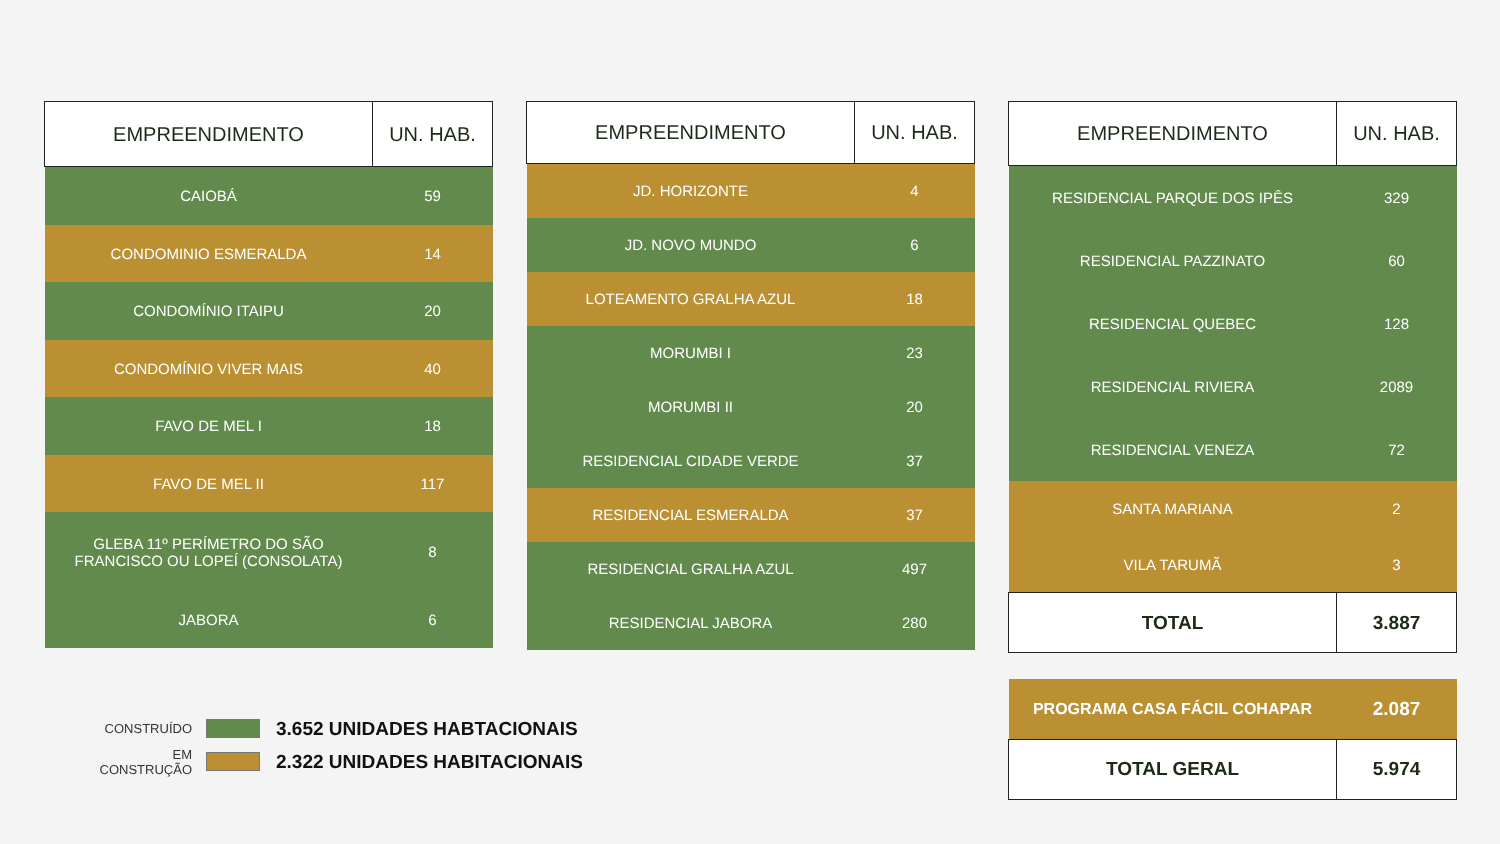| EMPREENDIMENTO | UN. HAB. |
| --- | --- |
| CAIOBÁ | 59 |
| CONDOMINIO ESMERALDA | 14 |
| CONDOMÍNIO ITAIPU | 20 |
| CONDOMÍNIO VIVER MAIS | 40 |
| FAVO DE MEL I | 18 |
| FAVO DE MEL II | 117 |
| GLEBA 11º PERÍMETRO DO SÃO FRANCISCO OU LOPEÍ (CONSOLATA) | 8 |
| JABORA | 6 |
| EMPREENDIMENTO | UN. HAB. |
| --- | --- |
| JD. HORIZONTE | 4 |
| JD. NOVO MUNDO | 6 |
| LOTEAMENTO GRALHA AZUL | 18 |
| MORUMBI I | 23 |
| MORUMBI II | 20 |
| RESIDENCIAL CIDADE VERDE | 37 |
| RESIDENCIAL ESMERALDA | 37 |
| RESIDENCIAL GRALHA AZUL | 497 |
| RESIDENCIAL JABORA | 280 |
| EMPREENDIMENTO | UN. HAB. |
| --- | --- |
| RESIDENCIAL PARQUE DOS IPÊS | 329 |
| RESIDENCIAL PAZZINATO | 60 |
| RESIDENCIAL QUEBEC | 128 |
| RESIDENCIAL RIVIERA | 2089 |
| RESIDENCIAL VENEZA | 72 |
| SANTA MARIANA | 2 |
| VILA TARUMÃ | 3 |
| TOTAL | 3.887 |
| PROGRAMA CASA FÁCIL COHAPAR | 2.087 |
| TOTAL GERAL | 5.974 |
CONSTRUÍDO 3.652 UNIDADES HABTACIONAIS
EM CONSTRUÇÃO 2.322 UNIDADES HABITACIONAIS